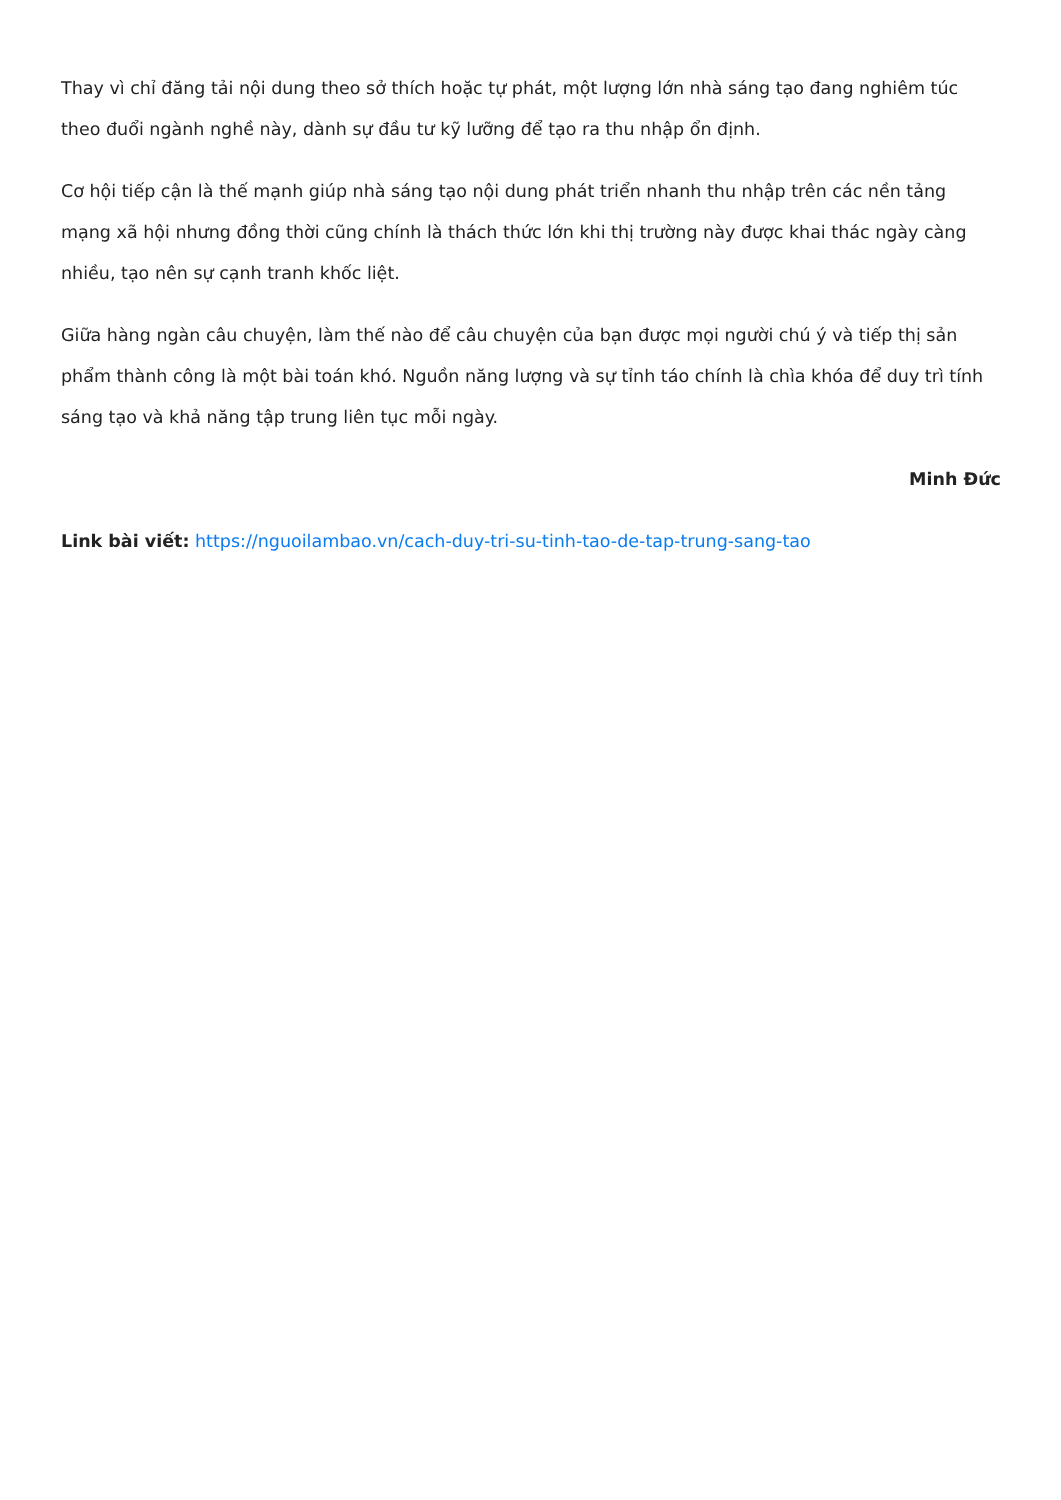Thay vì chỉ đăng tải nội dung theo sở thích hoặc tự phát, một lượng lớn nhà sáng tạo đang nghiêm túc theo đuổi ngành nghề này, dành sự đầu tư kỹ lưỡng để tạo ra thu nhập ổn định.
Cơ hội tiếp cận là thế mạnh giúp nhà sáng tạo nội dung phát triển nhanh thu nhập trên các nền tảng mạng xã hội nhưng đồng thời cũng chính là thách thức lớn khi thị trường này được khai thác ngày càng nhiều, tạo nên sự cạnh tranh khốc liệt.
Giữa hàng ngàn câu chuyện, làm thế nào để câu chuyện của bạn được mọi người chú ý và tiếp thị sản phẩm thành công là một bài toán khó. Nguồn năng lượng và sự tỉnh táo chính là chìa khóa để duy trì tính sáng tạo và khả năng tập trung liên tục mỗi ngày.
Minh Đức
Link bài viết: https://nguoilambao.vn/cach-duy-tri-su-tinh-tao-de-tap-trung-sang-tao